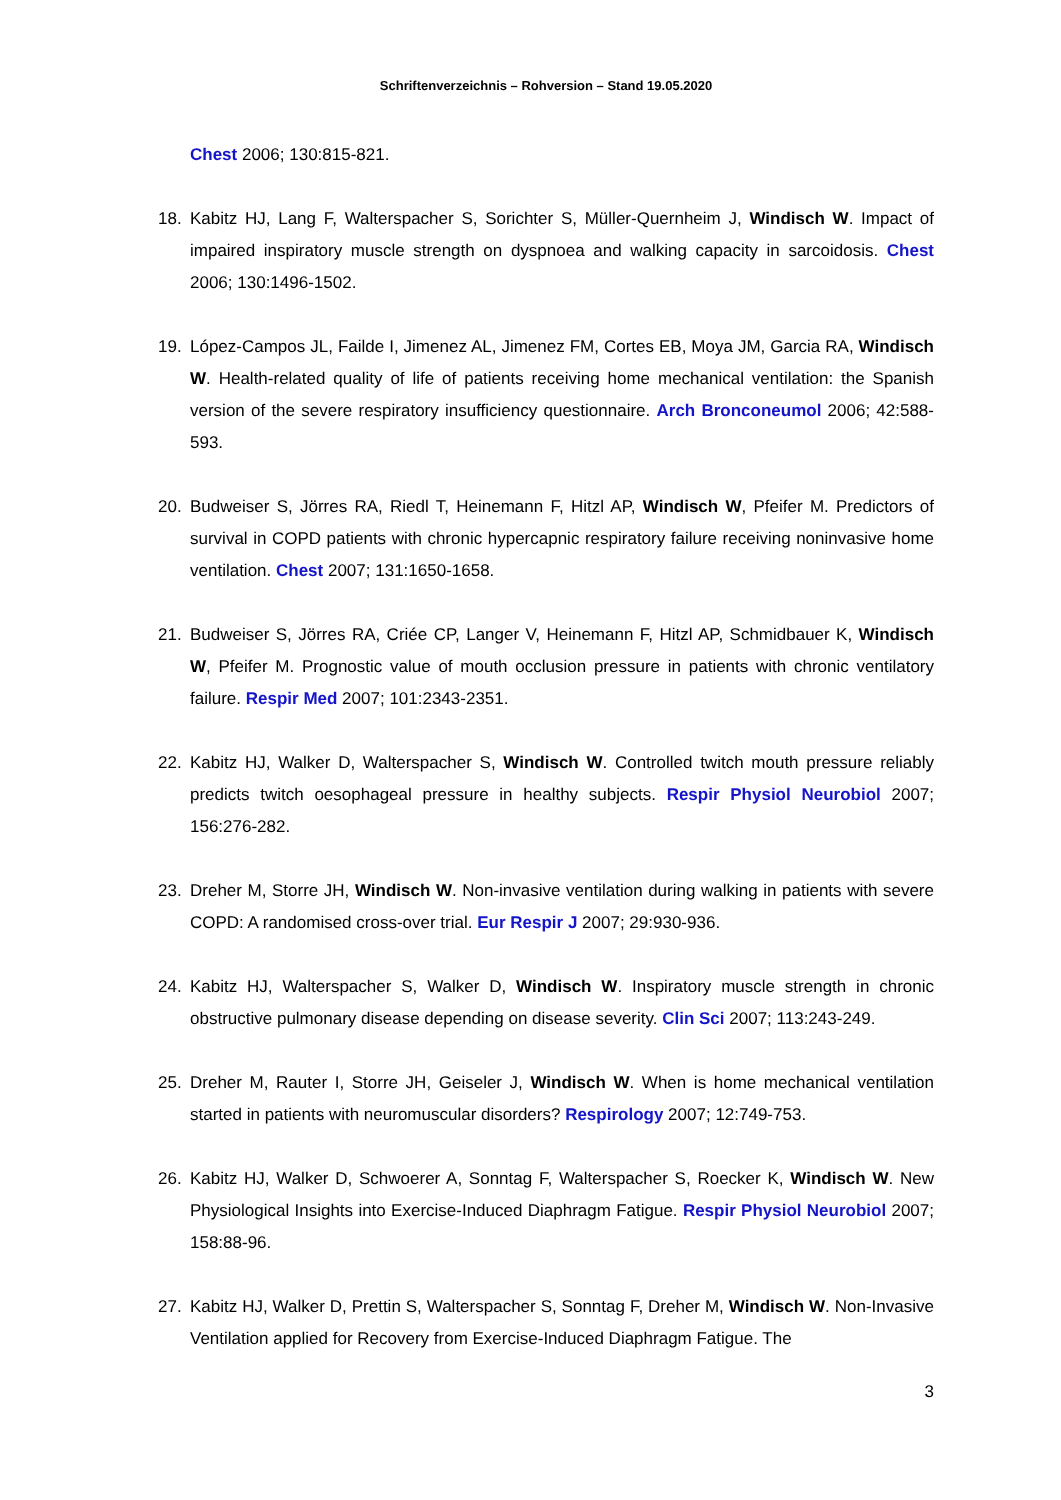Schriftenverzeichnis – Rohversion – Stand 19.05.2020
Chest 2006; 130:815-821.
18. Kabitz HJ, Lang F, Walterspacher S, Sorichter S, Müller-Quernheim J, Windisch W. Impact of impaired inspiratory muscle strength on dyspnoea and walking capacity in sarcoidosis. Chest 2006; 130:1496-1502.
19. López-Campos JL, Failde I, Jimenez AL, Jimenez FM, Cortes EB, Moya JM, Garcia RA, Windisch W. Health-related quality of life of patients receiving home mechanical ventilation: the Spanish version of the severe respiratory insufficiency questionnaire. Arch Bronconeumol 2006; 42:588-593.
20. Budweiser S, Jörres RA, Riedl T, Heinemann F, Hitzl AP, Windisch W, Pfeifer M. Predictors of survival in COPD patients with chronic hypercapnic respiratory failure receiving noninvasive home ventilation. Chest 2007; 131:1650-1658.
21. Budweiser S, Jörres RA, Criée CP, Langer V, Heinemann F, Hitzl AP, Schmidbauer K, Windisch W, Pfeifer M. Prognostic value of mouth occlusion pressure in patients with chronic ventilatory failure. Respir Med 2007; 101:2343-2351.
22. Kabitz HJ, Walker D, Walterspacher S, Windisch W. Controlled twitch mouth pressure reliably predicts twitch oesophageal pressure in healthy subjects. Respir Physiol Neurobiol 2007; 156:276-282.
23. Dreher M, Storre JH, Windisch W. Non-invasive ventilation during walking in patients with severe COPD: A randomised cross-over trial. Eur Respir J 2007; 29:930-936.
24. Kabitz HJ, Walterspacher S, Walker D, Windisch W. Inspiratory muscle strength in chronic obstructive pulmonary disease depending on disease severity. Clin Sci 2007; 113:243-249.
25. Dreher M, Rauter I, Storre JH, Geiseler J, Windisch W. When is home mechanical ventilation started in patients with neuromuscular disorders? Respirology 2007; 12:749-753.
26. Kabitz HJ, Walker D, Schwoerer A, Sonntag F, Walterspacher S, Roecker K, Windisch W. New Physiological Insights into Exercise-Induced Diaphragm Fatigue. Respir Physiol Neurobiol 2007; 158:88-96.
27. Kabitz HJ, Walker D, Prettin S, Walterspacher S, Sonntag F, Dreher M, Windisch W. Non-Invasive Ventilation applied for Recovery from Exercise-Induced Diaphragm Fatigue. The
3